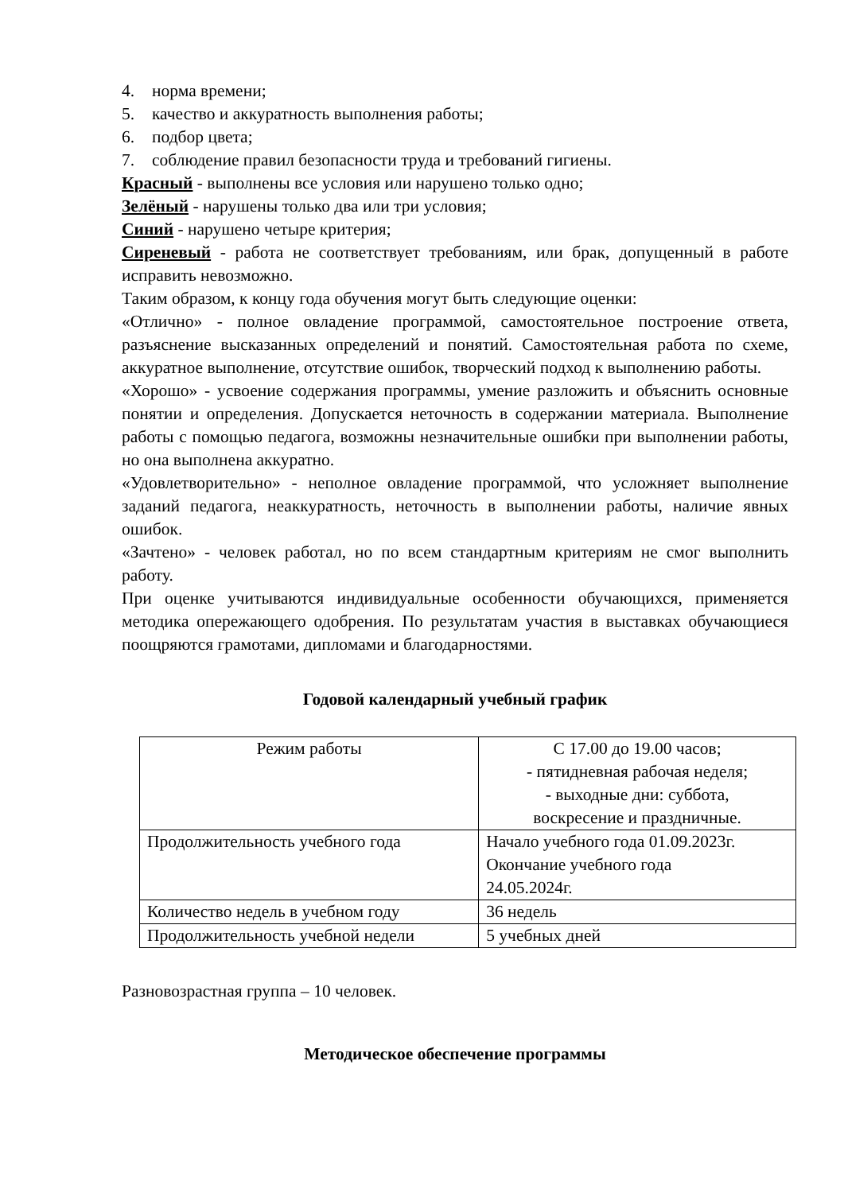4. норма времени;
5. качество и аккуратность выполнения работы;
6. подбор цвета;
7. соблюдение правил безопасности труда и требований гигиены.
Красный - выполнены все условия или нарушено только одно;
Зелёный - нарушены только два или три условия;
Синий - нарушено четыре критерия;
Сиреневый - работа не соответствует требованиям, или брак, допущенный в работе исправить невозможно.
Таким образом, к концу года обучения могут быть следующие оценки:
«Отлично» - полное овладение программой, самостоятельное построение ответа, разъяснение высказанных определений и понятий. Самостоятельная работа по схеме, аккуратное выполнение, отсутствие ошибок, творческий подход к выполнению работы.
«Хорошо» - усвоение содержания программы, умение разложить и объяснить основные понятии и определения. Допускается неточность в содержании материала. Выполнение работы с помощью педагога, возможны незначительные ошибки при выполнении работы, но она выполнена аккуратно.
«Удовлетворительно» - неполное овладение программой, что усложняет выполнение заданий педагога, неаккуратность, неточность в выполнении работы, наличие явных ошибок.
«Зачтено» - человек работал, но по всем стандартным критериям не смог выполнить работу.
При оценке учитываются индивидуальные особенности обучающихся, применяется методика опережающего одобрения. По результатам участия в выставках обучающиеся поощряются грамотами, дипломами и благодарностями.
Годовой календарный учебный график
| Режим работы | С 17.00 до 19.00 часов; - пятидневная рабочая неделя; - выходные дни: суббота, воскресение и праздничные. |
| Продолжительность учебного года | Начало учебного года 01.09.2023г. Окончание учебного года 24.05.2024г. |
| Количество недель в учебном году | 36 недель |
| Продолжительность учебной недели | 5 учебных дней |
Разновозрастная группа – 10 человек.
Методическое обеспечение программы